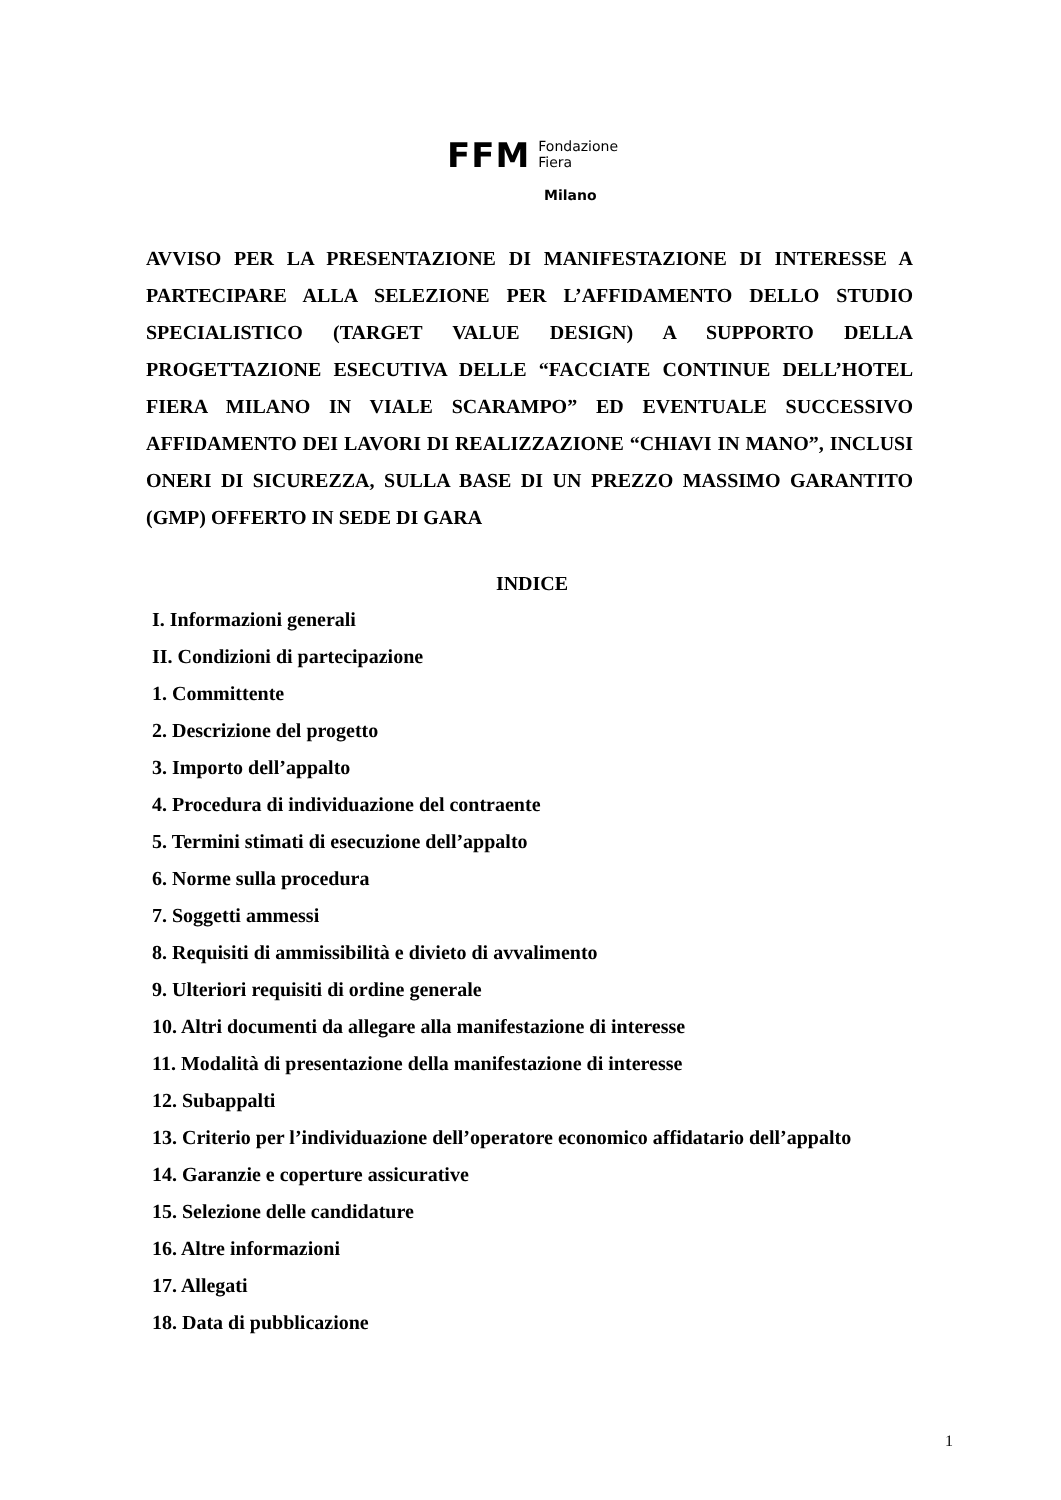FFM Fondazione
Fiera
Milano
AVVISO PER LA PRESENTAZIONE DI MANIFESTAZIONE DI INTERESSE A PARTECIPARE ALLA SELEZIONE PER L’AFFIDAMENTO DELLO STUDIO SPECIALISTICO (TARGET VALUE DESIGN) A SUPPORTO DELLA PROGETTAZIONE ESECUTIVA DELLE “FACCIATE CONTINUE DELL’HOTEL FIERA MILANO IN VIALE SCARAMPO” ED EVENTUALE SUCCESSIVO AFFIDAMENTO DEI LAVORI DI REALIZZAZIONE “CHIAVI IN MANO”, INCLUSI ONERI DI SICUREZZA, SULLA BASE DI UN PREZZO MASSIMO GARANTITO (GMP) OFFERTO IN SEDE DI GARA
INDICE
I. Informazioni generali
II. Condizioni di partecipazione
1. Committente
2. Descrizione del progetto
3. Importo dell’appalto
4. Procedura di individuazione del contraente
5. Termini stimati di esecuzione dell’appalto
6. Norme sulla procedura
7. Soggetti ammessi
8. Requisiti di ammissibilità e divieto di avvalimento
9. Ulteriori requisiti di ordine generale
10. Altri documenti da allegare alla manifestazione di interesse
11. Modalità di presentazione della manifestazione di interesse
12. Subappalti
13. Criterio per l’individuazione dell’operatore economico affidatario dell’appalto
14. Garanzie e coperture assicurative
15. Selezione delle candidature
16. Altre informazioni
17. Allegati
18. Data di pubblicazione
1